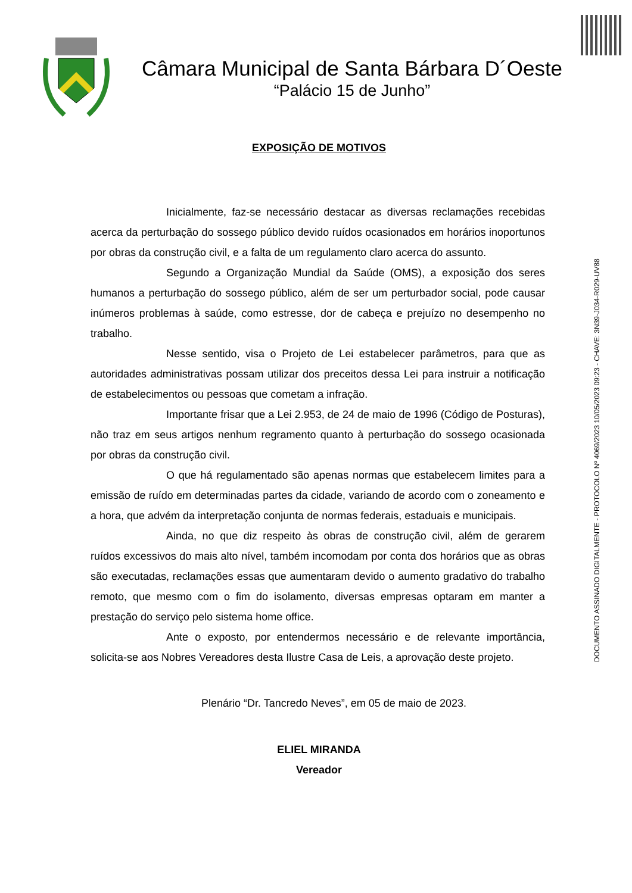Câmara Municipal de Santa Bárbara D´Oeste
“Palácio 15 de Junho”
EXPOSIÇÃO DE MOTIVOS
Inicialmente, faz-se necessário destacar as diversas reclamações recebidas acerca da perturbação do sossego público devido ruídos ocasionados em horários inoportunos por obras da construção civil, e a falta de um regulamento claro acerca do assunto.
Segundo a Organização Mundial da Saúde (OMS), a exposição dos seres humanos a perturbação do sossego público, além de ser um perturbador social, pode causar inúmeros problemas à saúde, como estresse, dor de cabeça e prejuízo no desempenho no trabalho.
Nesse sentido, visa o Projeto de Lei estabelecer parâmetros, para que as autoridades administrativas possam utilizar dos preceitos dessa Lei para instruir a notificação de estabelecimentos ou pessoas que cometam a infração.
Importante frisar que a Lei 2.953, de 24 de maio de 1996 (Código de Posturas), não traz em seus artigos nenhum regramento quanto à perturbação do sossego ocasionada por obras da construção civil.
O que há regulamentado são apenas normas que estabelecem limites para a emissão de ruído em determinadas partes da cidade, variando de acordo com o zoneamento e a hora, que advém da interpretação conjunta de normas federais, estaduais e municipais.
Ainda, no que diz respeito às obras de construção civil, além de gerarem ruídos excessivos do mais alto nível, também incomodam por conta dos horários que as obras são executadas, reclamações essas que aumentaram devido o aumento gradativo do trabalho remoto, que mesmo com o fim do isolamento, diversas empresas optaram em manter a prestação do serviço pelo sistema home office.
Ante o exposto, por entendermos necessário e de relevante importância, solicita-se aos Nobres Vereadores desta Ilustre Casa de Leis, a aprovação deste projeto.
Plenário “Dr. Tancredo Neves”, em 05 de maio de 2023.
ELIEL MIRANDA
Vereador
DOCUMENTO ASSINADO DIGITALMENTE - PROTOCOLO Nº 4069/2023 10/05/2023 09:23 - CHAVE: 3N39-J034-R029-UV88